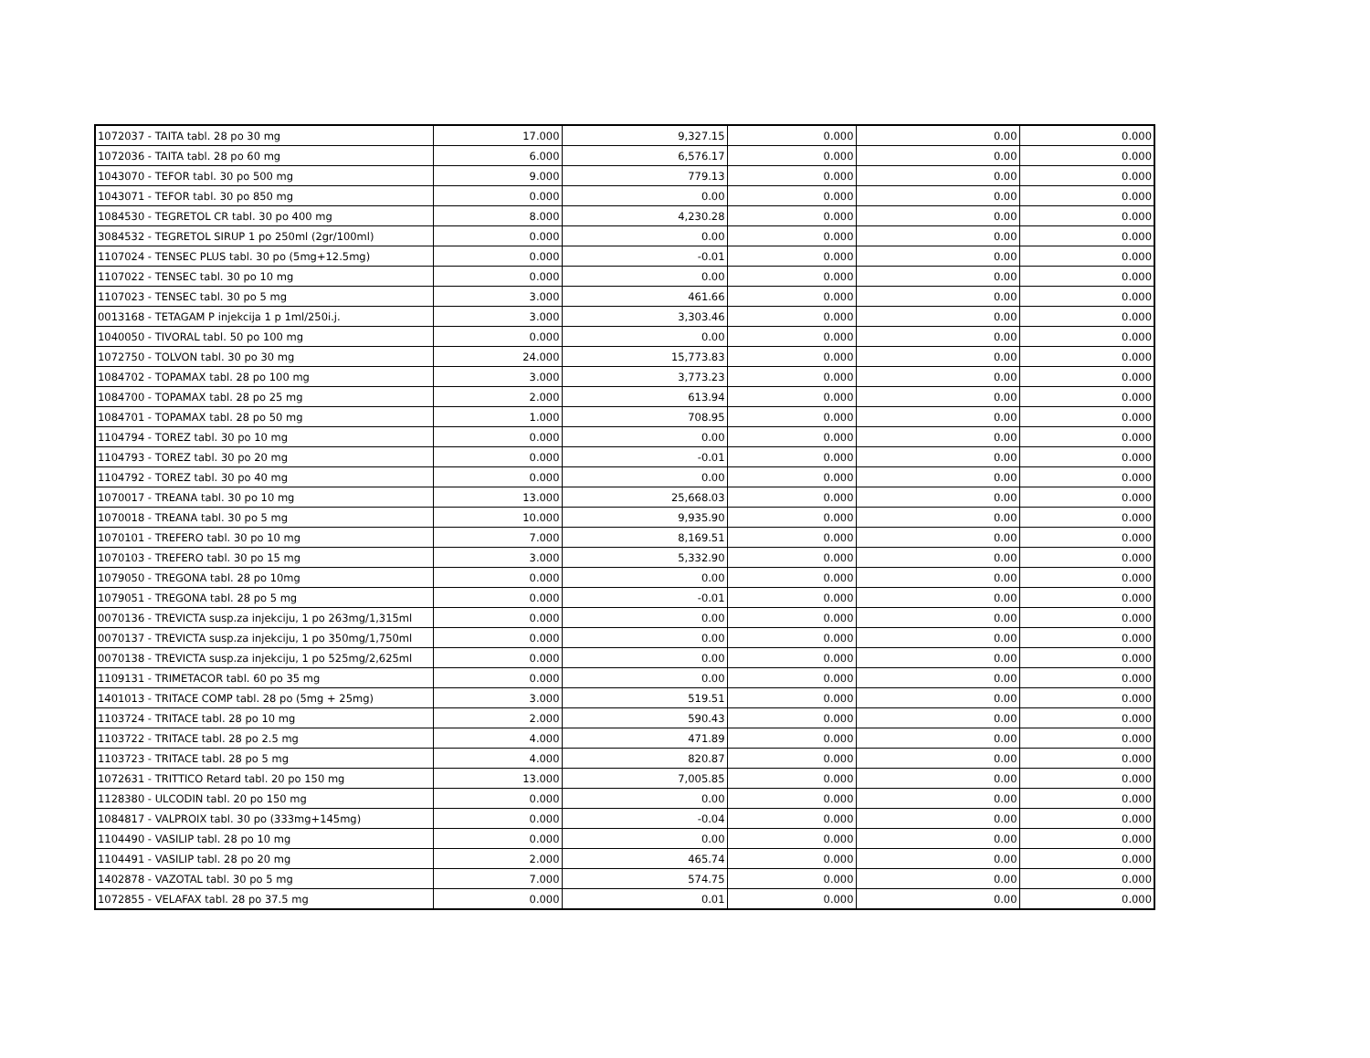| 1072037 - TAITA tabl. 28 po 30 mg | 17.000 | 9,327.15 | 0.000 | 0.00 | 0.000 |
| 1072036 - TAITA tabl. 28 po 60 mg | 6.000 | 6,576.17 | 0.000 | 0.00 | 0.000 |
| 1043070 - TEFOR tabl. 30 po 500 mg | 9.000 | 779.13 | 0.000 | 0.00 | 0.000 |
| 1043071 - TEFOR tabl. 30 po 850 mg | 0.000 | 0.00 | 0.000 | 0.00 | 0.000 |
| 1084530 - TEGRETOL CR tabl. 30 po 400 mg | 8.000 | 4,230.28 | 0.000 | 0.00 | 0.000 |
| 3084532 - TEGRETOL SIRUP 1 po 250ml (2gr/100ml) | 0.000 | 0.00 | 0.000 | 0.00 | 0.000 |
| 1107024 - TENSEC PLUS tabl. 30 po (5mg+12.5mg) | 0.000 | -0.01 | 0.000 | 0.00 | 0.000 |
| 1107022 - TENSEC tabl. 30 po 10 mg | 0.000 | 0.00 | 0.000 | 0.00 | 0.000 |
| 1107023 - TENSEC tabl. 30 po 5 mg | 3.000 | 461.66 | 0.000 | 0.00 | 0.000 |
| 0013168 - TETAGAM P injekcija 1 p 1ml/250i.j. | 3.000 | 3,303.46 | 0.000 | 0.00 | 0.000 |
| 1040050 - TIVORAL tabl. 50 po 100 mg | 0.000 | 0.00 | 0.000 | 0.00 | 0.000 |
| 1072750 - TOLVON tabl. 30 po 30 mg | 24.000 | 15,773.83 | 0.000 | 0.00 | 0.000 |
| 1084702 - TOPAMAX tabl. 28 po 100 mg | 3.000 | 3,773.23 | 0.000 | 0.00 | 0.000 |
| 1084700 - TOPAMAX tabl. 28 po 25 mg | 2.000 | 613.94 | 0.000 | 0.00 | 0.000 |
| 1084701 - TOPAMAX tabl. 28 po 50 mg | 1.000 | 708.95 | 0.000 | 0.00 | 0.000 |
| 1104794 - TOREZ tabl. 30 po 10 mg | 0.000 | 0.00 | 0.000 | 0.00 | 0.000 |
| 1104793 - TOREZ tabl. 30 po 20 mg | 0.000 | -0.01 | 0.000 | 0.00 | 0.000 |
| 1104792 - TOREZ tabl. 30 po 40 mg | 0.000 | 0.00 | 0.000 | 0.00 | 0.000 |
| 1070017 - TREANA tabl. 30 po 10 mg | 13.000 | 25,668.03 | 0.000 | 0.00 | 0.000 |
| 1070018 - TREANA tabl. 30 po 5 mg | 10.000 | 9,935.90 | 0.000 | 0.00 | 0.000 |
| 1070101 - TREFERO tabl. 30 po 10 mg | 7.000 | 8,169.51 | 0.000 | 0.00 | 0.000 |
| 1070103 - TREFERO tabl. 30 po 15 mg | 3.000 | 5,332.90 | 0.000 | 0.00 | 0.000 |
| 1079050 - TREGONA tabl. 28 po 10mg | 0.000 | 0.00 | 0.000 | 0.00 | 0.000 |
| 1079051 - TREGONA tabl. 28 po 5 mg | 0.000 | -0.01 | 0.000 | 0.00 | 0.000 |
| 0070136 - TREVICTA susp.za injekciju, 1 po 263mg/1,315ml | 0.000 | 0.00 | 0.000 | 0.00 | 0.000 |
| 0070137 - TREVICTA susp.za injekciju, 1 po 350mg/1,750ml | 0.000 | 0.00 | 0.000 | 0.00 | 0.000 |
| 0070138 - TREVICTA susp.za injekciju, 1 po 525mg/2,625ml | 0.000 | 0.00 | 0.000 | 0.00 | 0.000 |
| 1109131 - TRIMETACOR tabl. 60 po 35 mg | 0.000 | 0.00 | 0.000 | 0.00 | 0.000 |
| 1401013 - TRITACE COMP tabl. 28 po (5mg + 25mg) | 3.000 | 519.51 | 0.000 | 0.00 | 0.000 |
| 1103724 - TRITACE tabl. 28 po 10 mg | 2.000 | 590.43 | 0.000 | 0.00 | 0.000 |
| 1103722 - TRITACE tabl. 28 po 2.5 mg | 4.000 | 471.89 | 0.000 | 0.00 | 0.000 |
| 1103723 - TRITACE tabl. 28 po 5 mg | 4.000 | 820.87 | 0.000 | 0.00 | 0.000 |
| 1072631 - TRITTICO Retard tabl. 20 po 150 mg | 13.000 | 7,005.85 | 0.000 | 0.00 | 0.000 |
| 1128380 - ULCODIN tabl. 20 po 150 mg | 0.000 | 0.00 | 0.000 | 0.00 | 0.000 |
| 1084817 - VALPROIX tabl. 30 po (333mg+145mg) | 0.000 | -0.04 | 0.000 | 0.00 | 0.000 |
| 1104490 - VASILIP tabl. 28 po 10 mg | 0.000 | 0.00 | 0.000 | 0.00 | 0.000 |
| 1104491 - VASILIP tabl. 28 po 20 mg | 2.000 | 465.74 | 0.000 | 0.00 | 0.000 |
| 1402878 - VAZOTAL tabl. 30 po 5 mg | 7.000 | 574.75 | 0.000 | 0.00 | 0.000 |
| 1072855 - VELAFAX tabl. 28 po 37.5 mg | 0.000 | 0.01 | 0.000 | 0.00 | 0.000 |